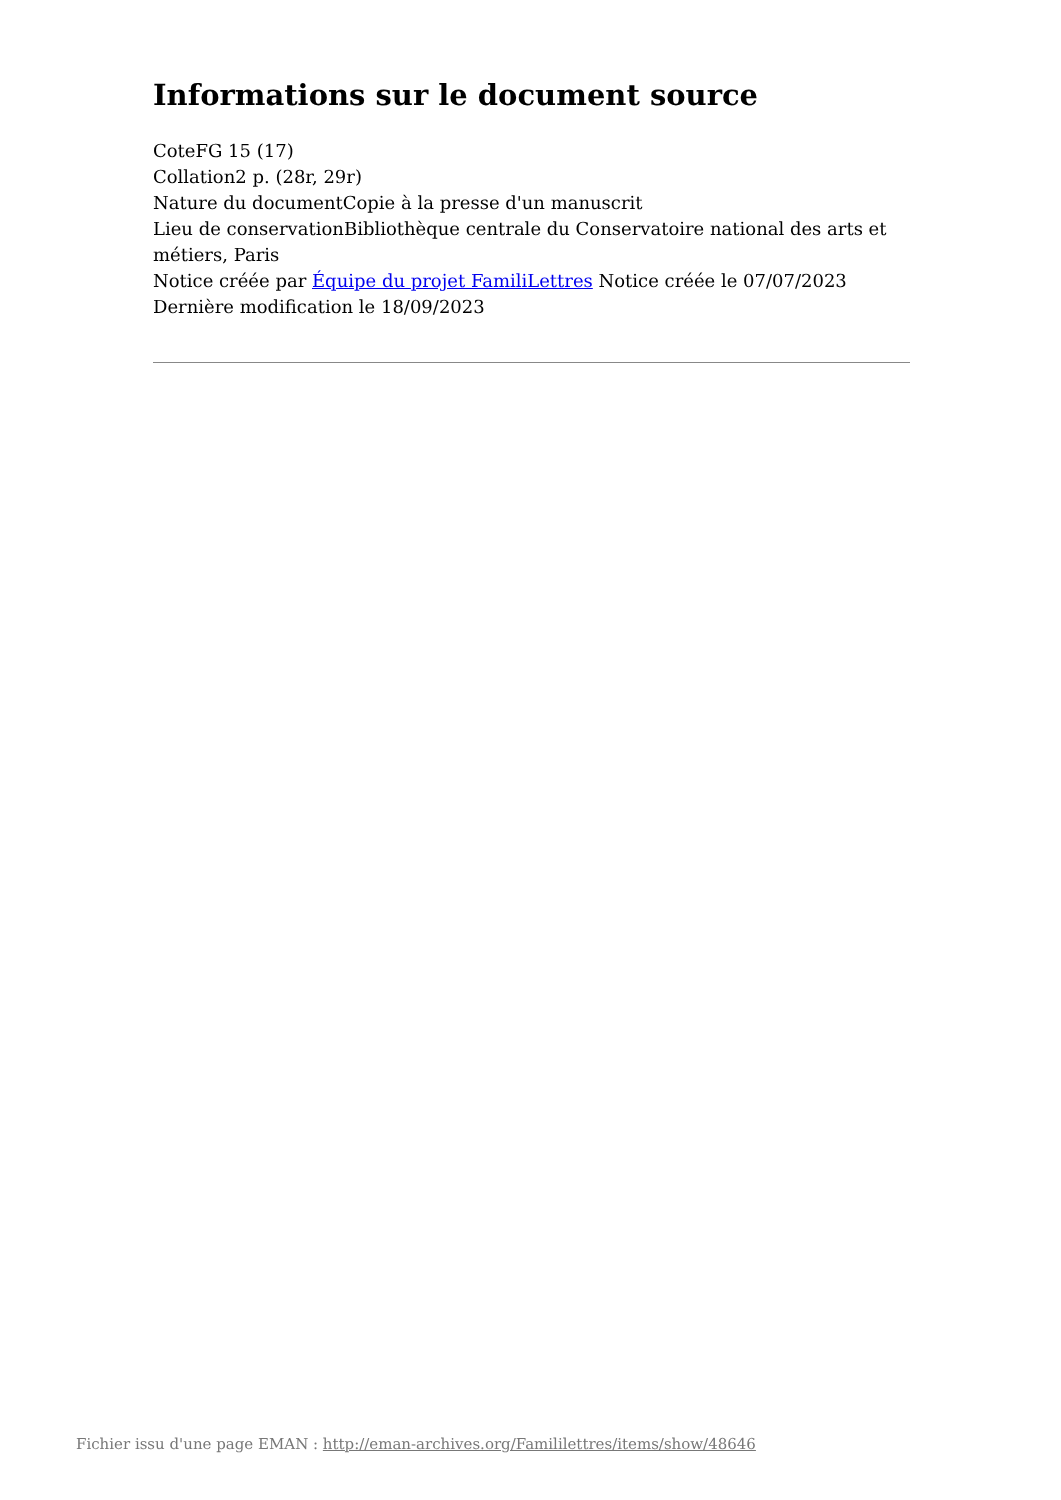Informations sur le document source
CoteFG 15 (17)
Collation2 p. (28r, 29r)
Nature du documentCopie à la presse d'un manuscrit
Lieu de conservationBibliothèque centrale du Conservatoire national des arts et métiers, Paris
Notice créée par Équipe du projet FamiliLettres Notice créée le 07/07/2023
Dernière modification le 18/09/2023
Fichier issu d'une page EMAN : http://eman-archives.org/Famililettres/items/show/48646